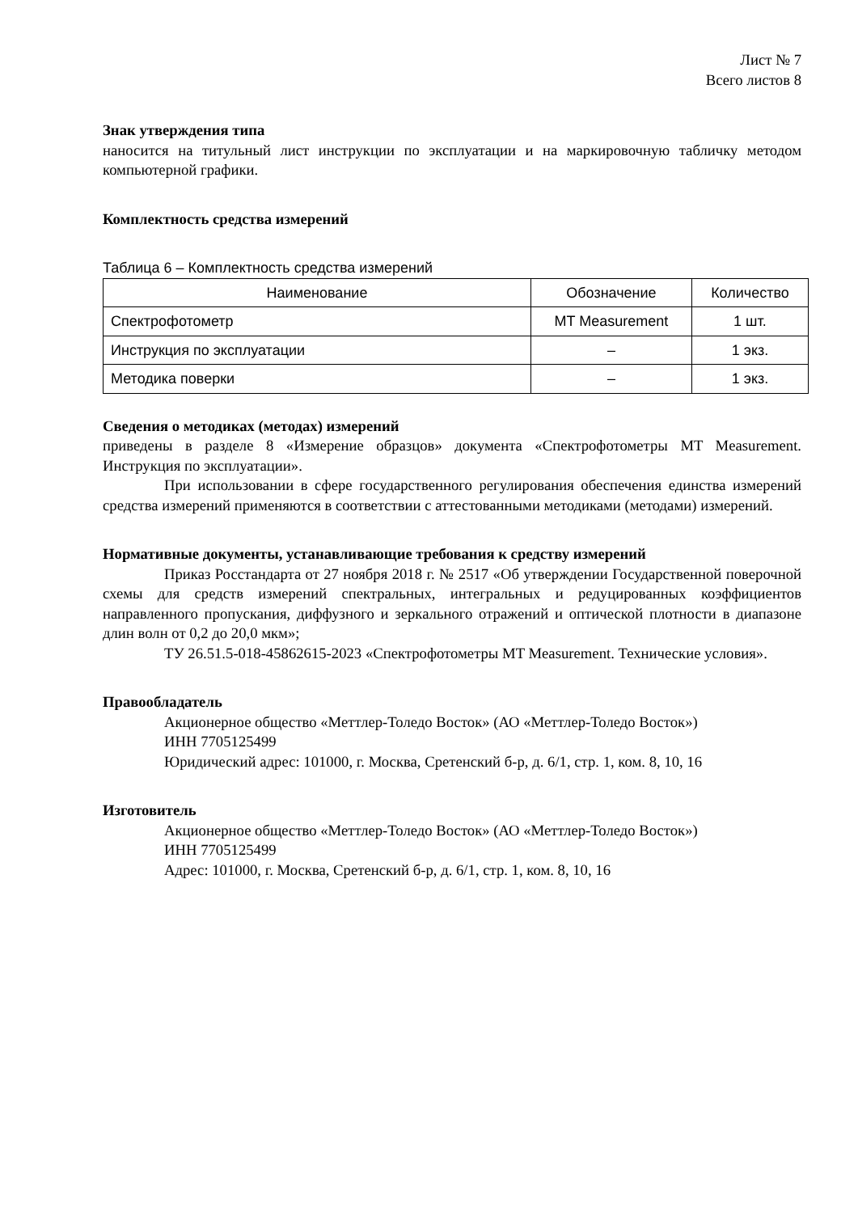Лист № 7
Всего листов 8
Знак утверждения типа
наносится на титульный лист инструкции по эксплуатации и на маркировочную табличку методом компьютерной графики.
Комплектность средства измерений
Таблица 6 – Комплектность средства измерений
| Наименование | Обозначение | Количество |
| Спектрофотометр | MT Measurement | 1 шт. |
| Инструкция по эксплуатации | – | 1 экз. |
| Методика поверки | – | 1 экз. |
Сведения о методиках (методах) измерений
приведены в разделе 8 «Измерение образцов» документа «Спектрофотометры MT Measurement. Инструкция по эксплуатации».
При использовании в сфере государственного регулирования обеспечения единства измерений средства измерений применяются в соответствии с аттестованными методиками (методами) измерений.
Нормативные документы, устанавливающие требования к средству измерений
Приказ Росстандарта от 27 ноября 2018 г. № 2517 «Об утверждении Государственной поверочной схемы для средств измерений спектральных, интегральных и редуцированных коэффициентов направленного пропускания, диффузного и зеркального отражений и оптической плотности в диапазоне длин волн от 0,2 до 20,0 мкм»;
ТУ 26.51.5-018-45862615-2023 «Спектрофотометры MT Measurement. Технические условия».
Правообладатель
Акционерное общество «Меттлер-Толедо Восток» (АО «Меттлер-Толедо Восток»)
ИНН 7705125499
Юридический адрес: 101000, г. Москва, Сретенский б-р, д. 6/1, стр. 1, ком. 8, 10, 16
Изготовитель
Акционерное общество «Меттлер-Толедо Восток» (АО «Меттлер-Толедо Восток»)
ИНН 7705125499
Адрес: 101000, г. Москва, Сретенский б-р, д. 6/1, стр. 1, ком. 8, 10, 16